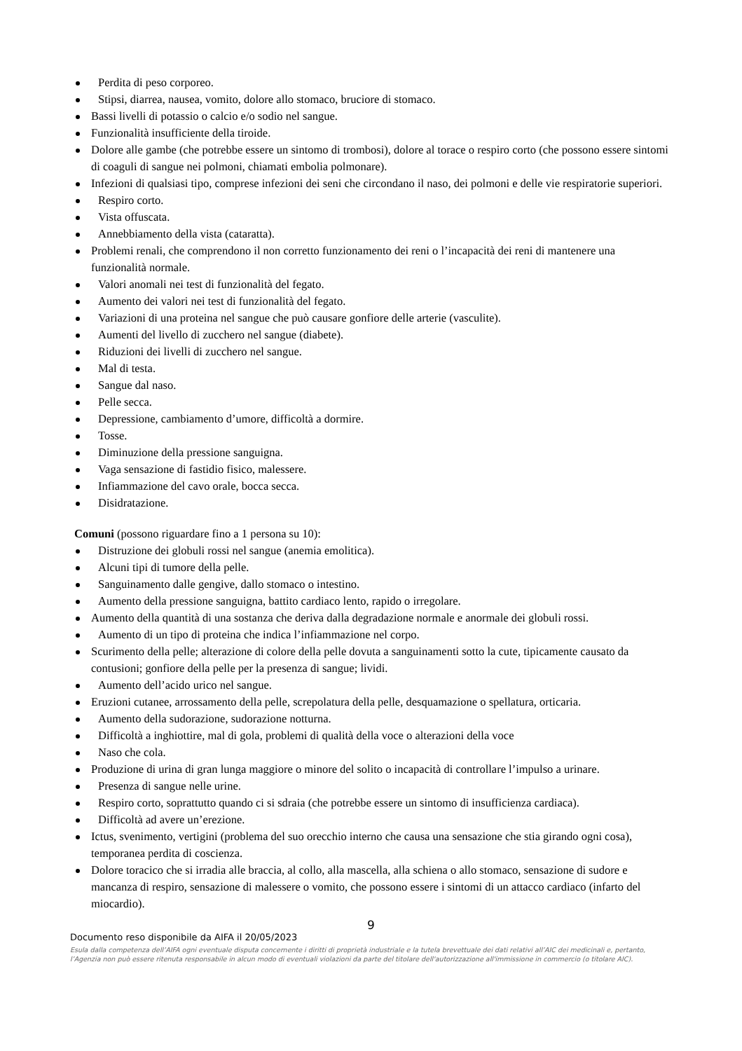Perdita di peso corporeo.
Stipsi, diarrea, nausea, vomito, dolore allo stomaco, bruciore di stomaco.
Bassi livelli di potassio o calcio e/o sodio nel sangue.
Funzionalità insufficiente della tiroide.
Dolore alle gambe (che potrebbe essere un sintomo di trombosi), dolore al torace o respiro corto (che possono essere sintomi di coaguli di sangue nei polmoni, chiamati embolia polmonare).
Infezioni di qualsiasi tipo, comprese infezioni dei seni che circondano il naso, dei polmoni e delle vie respiratorie superiori.
Respiro corto.
Vista offuscata.
Annebbiamento della vista (cataratta).
Problemi renali, che comprendono il non corretto funzionamento dei reni o l’incapacità dei reni di mantenere una funzionalità normale.
Valori anomali nei test di funzionalità del fegato.
Aumento dei valori nei test di funzionalità del fegato.
Variazioni di una proteina nel sangue che può causare gonfiore delle arterie (vasculite).
Aumenti del livello di zucchero nel sangue (diabete).
Riduzioni dei livelli di zucchero nel sangue.
Mal di testa.
Sangue dal naso.
Pelle secca.
Depressione, cambiamento d’umore, difficoltà a dormire.
Tosse.
Diminuzione della pressione sanguigna.
Vaga sensazione di fastidio fisico, malessere.
Infiammazione del cavo orale, bocca secca.
Disidratazione.
Comuni (possono riguardare fino a 1 persona su 10):
Distruzione dei globuli rossi nel sangue (anemia emolitica).
Alcuni tipi di tumore della pelle.
Sanguinamento dalle gengive, dallo stomaco o intestino.
Aumento della pressione sanguigna, battito cardiaco lento, rapido o irregolare.
Aumento della quantità di una sostanza che deriva dalla degradazione normale e anormale dei globuli rossi.
Aumento di un tipo di proteina che indica l’infiammazione nel corpo.
Scurimento della pelle; alterazione di colore della pelle dovuta a sanguinamenti sotto la cute, tipicamente causato da contusioni; gonfiore della pelle per la presenza di sangue; lividi.
Aumento dell’acido urico nel sangue.
Eruzioni cutanee, arrossamento della pelle, screpolatura della pelle, desquamazione o spellatura, orticaria.
Aumento della sudorazione, sudorazione notturna.
Difficoltà a inghiottire, mal di gola, problemi di qualità della voce o alterazioni della voce
Naso che cola.
Produzione di urina di gran lunga maggiore o minore del solito o incapacità di controllare l’impulso a urinare.
Presenza di sangue nelle urine.
Respiro corto, soprattutto quando ci si sdraia (che potrebbe essere un sintomo di insufficienza cardiaca).
Difficoltà ad avere un’erezione.
Ictus, svenimento, vertigini (problema del suo orecchio interno che causa una sensazione che stia girando ogni cosa), temporanea perdita di coscienza.
Dolore toracico che si irradia alle braccia, al collo, alla mascella, alla schiena o allo stomaco, sensazione di sudore e mancanza di respiro, sensazione di malessere o vomito, che possono essere i sintomi di un attacco cardiaco (infarto del miocardio).
9
Documento reso disponibile da AIFA il 20/05/2023
Esula dalla competenza dell’AIFA ogni eventuale disputa concernente i diritti di proprietà industriale e la tutela brevettuale dei dati relativi all’AIC dei medicinali e, pertanto, l’Agenzia non può essere ritenuta responsabile in alcun modo di eventuali violazioni da parte del titolare dell'autorizzazione all'immissione in commercio (o titolare AIC).